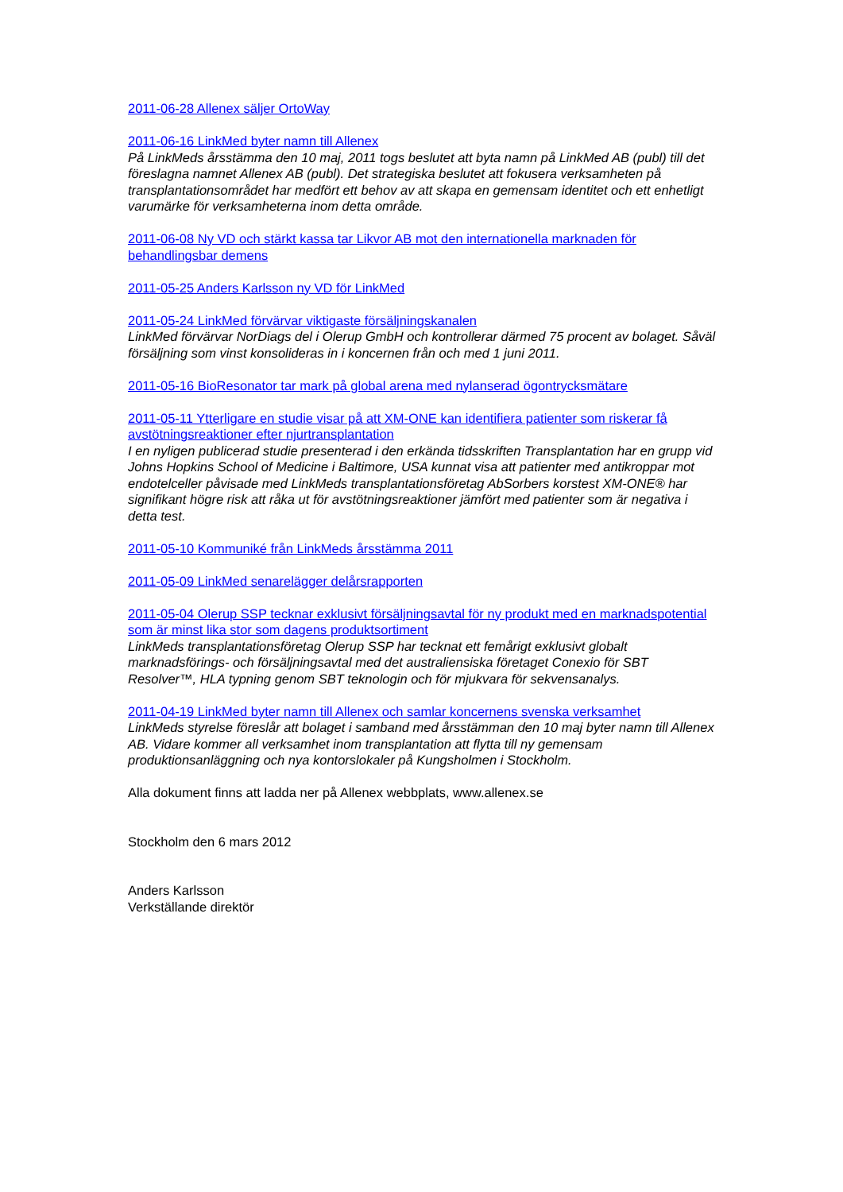2011-06-28 Allenex säljer OrtoWay
2011-06-16 LinkMed byter namn till Allenex
På LinkMeds årsstämma den 10 maj, 2011 togs beslutet att byta namn på LinkMed AB (publ) till det föreslagna namnet Allenex AB (publ). Det strategiska beslutet att fokusera verksamheten på transplantationsområdet har medfört ett behov av att skapa en gemensam identitet och ett enhetligt varumärke för verksamheterna inom detta område.
2011-06-08 Ny VD och stärkt kassa tar Likvor AB mot den internationella marknaden för behandlingsbar demens
2011-05-25 Anders Karlsson ny VD för LinkMed
2011-05-24 LinkMed förvärvar viktigaste försäljningskanalen
LinkMed förvärvar NorDiags del i Olerup GmbH och kontrollerar därmed 75 procent av bolaget. Såväl försäljning som vinst konsolideras in i koncernen från och med 1 juni 2011.
2011-05-16 BioResonator tar mark på global arena med nylanserad ögontrycksmätare
2011-05-11 Ytterligare en studie visar på att XM-ONE kan identifiera patienter som riskerar få avstötningsreaktioner efter njurtransplantation
I en nyligen publicerad studie presenterad i den erkända tidsskriften Transplantation har en grupp vid Johns Hopkins School of Medicine i Baltimore, USA kunnat visa att patienter med antikroppar mot endotelceller påvisade med LinkMeds transplantationsföretag AbSorbers korstest XM-ONE® har signifikant högre risk att råka ut för avstötningsreaktioner jämfört med patienter som är negativa i detta test.
2011-05-10 Kommuniké från LinkMeds årsstämma 2011
2011-05-09 LinkMed senarelägger delårsrapporten
2011-05-04 Olerup SSP tecknar exklusivt försäljningsavtal för ny produkt med en marknadspotential som är minst lika stor som dagens produktsortiment
LinkMeds transplantationsföretag Olerup SSP har tecknat ett femårigt exklusivt globalt marknadsförings- och försäljningsavtal med det australiensiska företaget Conexio för SBT Resolver™, HLA typning genom SBT teknologin och för mjukvara för sekvensanalys.
2011-04-19 LinkMed byter namn till Allenex och samlar koncernens svenska verksamhet
LinkMeds styrelse föreslår att bolaget i samband med årsstämman den 10 maj byter namn till Allenex AB. Vidare kommer all verksamhet inom transplantation att flytta till ny gemensam produktionsanläggning och nya kontorslokaler på Kungsholmen i Stockholm.
Alla dokument finns att ladda ner på Allenex webbplats, www.allenex.se
Stockholm den 6 mars 2012
Anders Karlsson
Verkställande direktör